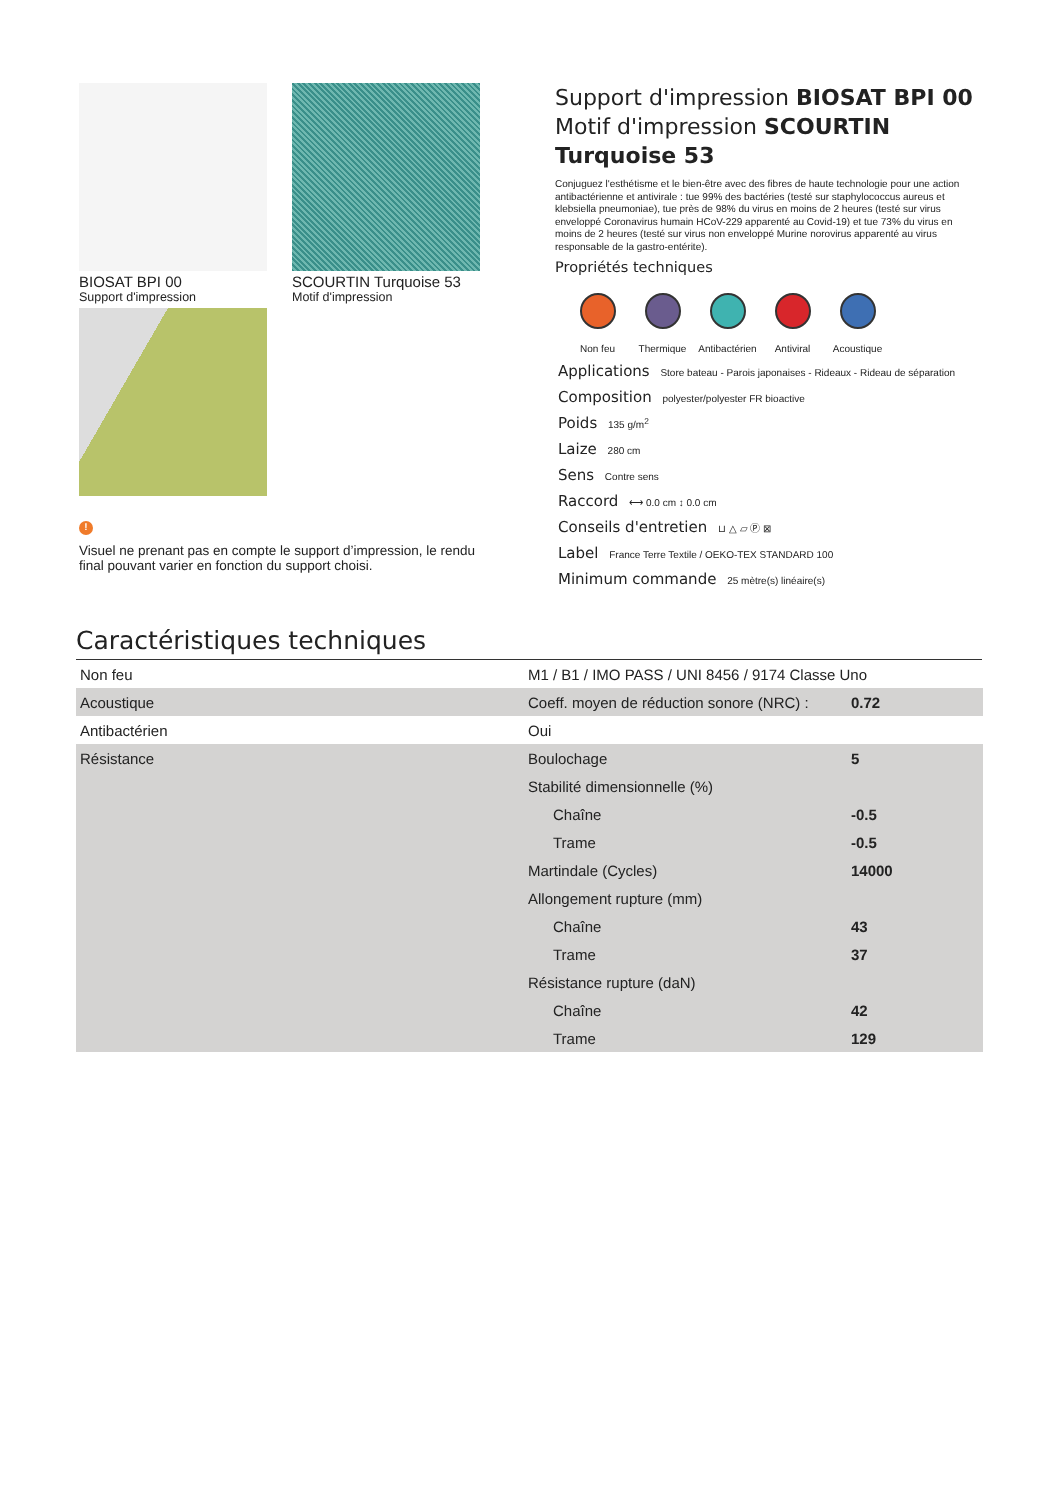BIOSAT BPI 00
Support d'impression
SCOURTIN Turquoise 53
Motif d'impression
!
Visuel ne prenant pas en compte le support d’impression, le rendu final pouvant varier en fonction du support choisi.
Support d'impression BIOSAT BPI 00
Motif d'impression SCOURTIN
Turquoise 53
Conjuguez l'esthétisme et le bien-être avec des fibres de haute technologie pour une action antibactérienne et antivirale : tue 99% des bactéries (testé sur staphylococcus aureus et klebsiella pneumoniae), tue près de 98% du virus en moins de 2 heures (testé sur virus enveloppé Coronavirus humain HCoV-229 apparenté au Covid-19) et tue 73% du virus en moins de 2 heures (testé sur virus non enveloppé Murine norovirus apparenté au virus responsable de la gastro-entérite).
Propriétés techniques
Non feu Thermique Antibactérien
Antiviral Acoustique
Applications Store bateau - Parois japonaises - Rideaux - Rideau de séparation
Composition polyester/polyester FR bioactive
Poids 135 g/m<sup>2</sup>
Laize 280 cm
Sens Contre sens
Raccord ⟷ 0.0 cm ↕ 0.0 cm
Conseils d'entretien ⊔ △ ▱ Ⓟ ⊠
Label France Terre Textile / OEKO-TEX STANDARD 100
Minimum commande 25 mètre(s) linéaire(s)
Caractéristiques techniques
| Non feu | M1 / B1 / IMO PASS / UNI 8456 / 9174 Classe Uno | |
| Acoustique | Coeff. moyen de réduction sonore (NRC) : | 0.72 |
| Antibactérien | Oui | |
| Résistance | Boulochage | 5 |
| | Stabilité dimensionnelle (%) | |
| | Chaîne | -0.5 |
| | Trame | -0.5 |
| | Martindale (Cycles) | 14000 |
| | Allongement rupture (mm) | |
| | Chaîne | 43 |
| | Trame | 37 |
| | Résistance rupture (daN) | |
| | Chaîne | 42 |
| | Trame | 129 |